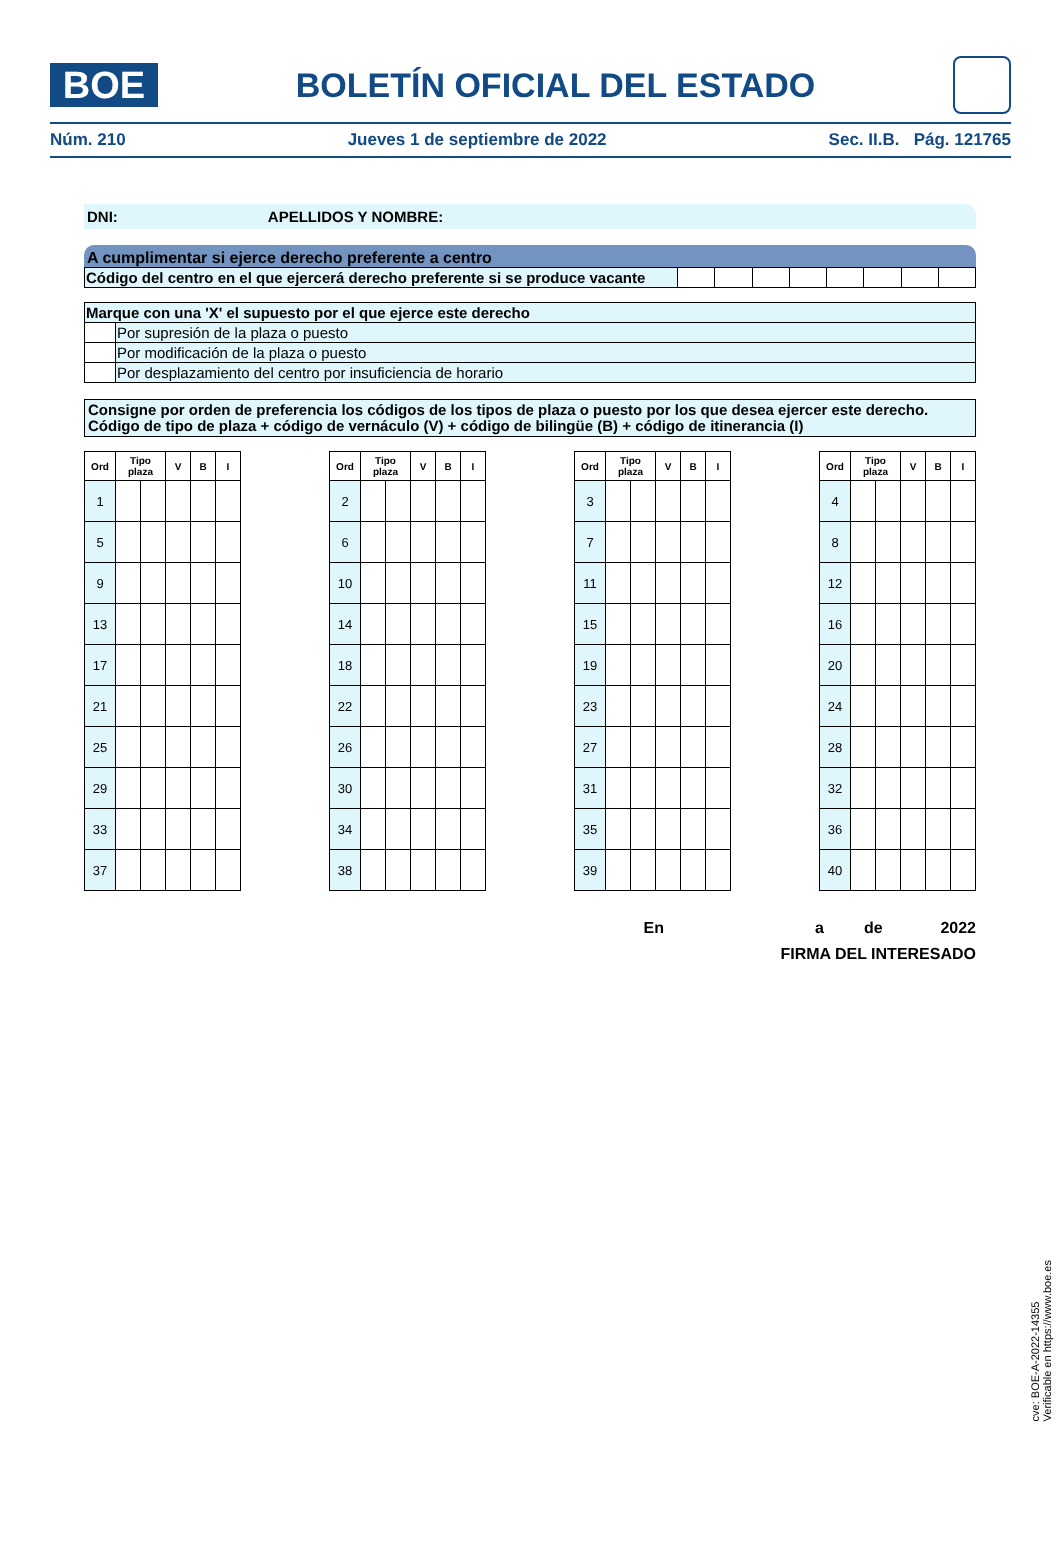BOE
BOLETÍN OFICIAL DEL ESTADO
Núm. 210 Jueves 1 de septiembre de 2022 Sec. II.B. Pág. 121765
DNI: APELLIDOS Y NOMBRE:
A cumplimentar si ejerce derecho preferente a centro
| Código del centro en el que ejercerá derecho preferente si se produce vacante | | | | | | | | |
| Marque con una 'X' el supuesto por el que ejerce este derecho | |
| | Por supresión de la plaza o puesto |
| | Por modificación de la plaza o puesto |
| | Por desplazamiento del centro por insuficiencia de horario |
Consigne por orden de preferencia los códigos de los tipos de plaza o puesto por los que desea ejercer este derecho.
Código de tipo de plaza + código de vernáculo (V) + código de bilingüe (B) + código de itinerancia (I)
| Ord | Tipo plaza | | V | B | I |
| --- | --- | --- | --- | --- | --- |
| 1 | | | | | |
| 5 | | | | | |
| 9 | | | | | |
| 13 | | | | | |
| 17 | | | | | |
| 21 | | | | | |
| 25 | | | | | |
| 29 | | | | | |
| 33 | | | | | |
| 37 | | | | | |
| Ord | Tipo plaza | | V | B | I |
| --- | --- | --- | --- | --- | --- |
| 2 | | | | | |
| 6 | | | | | |
| 10 | | | | | |
| 14 | | | | | |
| 18 | | | | | |
| 22 | | | | | |
| 26 | | | | | |
| 30 | | | | | |
| 34 | | | | | |
| 38 | | | | | |
| Ord | Tipo plaza | | V | B | I |
| --- | --- | --- | --- | --- | --- |
| 3 | | | | | |
| 7 | | | | | |
| 11 | | | | | |
| 15 | | | | | |
| 19 | | | | | |
| 23 | | | | | |
| 27 | | | | | |
| 31 | | | | | |
| 35 | | | | | |
| 39 | | | | | |
| Ord | Tipo plaza | | V | B | I |
| --- | --- | --- | --- | --- | --- |
| 4 | | | | | |
| 8 | | | | | |
| 12 | | | | | |
| 16 | | | | | |
| 20 | | | | | |
| 24 | | | | | |
| 28 | | | | | |
| 32 | | | | | |
| 36 | | | | | |
| 40 | | | | | |
En a de 2022
FIRMA DEL INTERESADO
cve: BOE-A-2022-14355
Verificable en https://www.boe.es